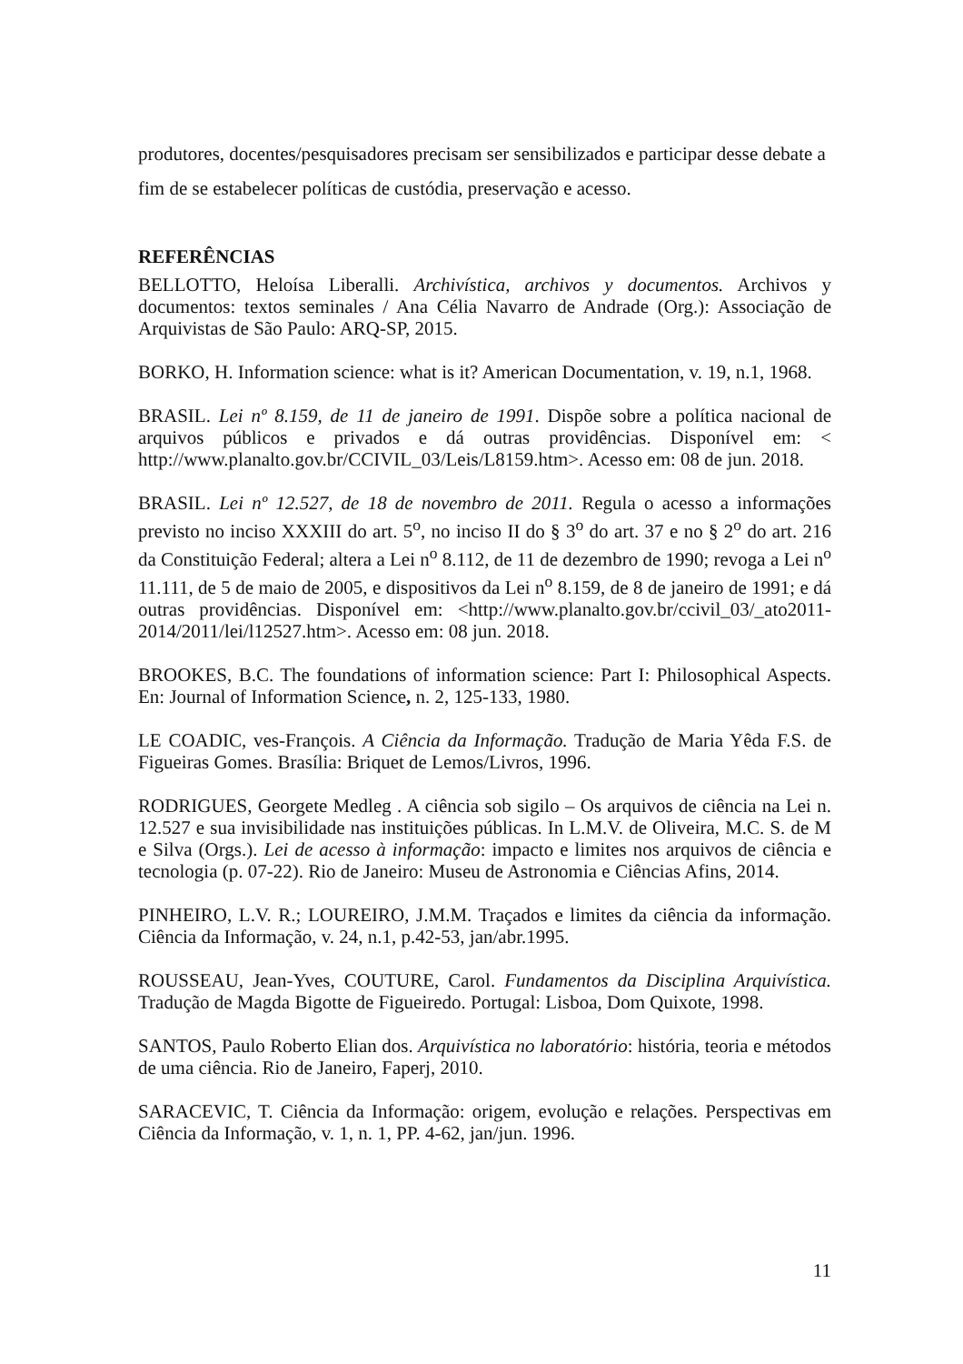produtores, docentes/pesquisadores precisam ser sensibilizados e participar desse debate a fim de se estabelecer políticas de custódia, preservação e acesso.
REFERÊNCIAS
BELLOTTO, Heloísa Liberalli. Archivística, archivos y documentos. Archivos y documentos: textos seminales / Ana Célia Navarro de Andrade (Org.): Associação de Arquivistas de São Paulo: ARQ-SP, 2015.
BORKO, H. Information science: what is it? American Documentation, v. 19, n.1, 1968.
BRASIL. Lei nº 8.159, de 11 de janeiro de 1991. Dispõe sobre a política nacional de arquivos públicos e privados e dá outras providências. Disponível em: < http://www.planalto.gov.br/CCIVIL_03/Leis/L8159.htm>. Acesso em: 08 de jun. 2018.
BRASIL. Lei nº 12.527, de 18 de novembro de 2011. Regula o acesso a informações previsto no inciso XXXIII do art. 5<sup>o</sup>, no inciso II do § 3<sup>o</sup> do art. 37 e no § 2<sup>o</sup> do art. 216 da Constituição Federal; altera a Lei n<sup>o</sup> 8.112, de 11 de dezembro de 1990; revoga a Lei n<sup>o</sup> 11.111, de 5 de maio de 2005, e dispositivos da Lei n<sup>o</sup> 8.159, de 8 de janeiro de 1991; e dá outras providências. Disponível em: <http://www.planalto.gov.br/ccivil_03/_ato2011-2014/2011/lei/l12527.htm>. Acesso em: 08 jun. 2018.
BROOKES, B.C. The foundations of information science: Part I: Philosophical Aspects. En: Journal of Information Science, n. 2, 125-133, 1980.
LE COADIC, ves-François. A Ciência da Informação. Tradução de Maria Yêda F.S. de Figueiras Gomes. Brasília: Briquet de Lemos/Livros, 1996.
RODRIGUES, Georgete Medleg . A ciência sob sigilo – Os arquivos de ciência na Lei n. 12.527 e sua invisibilidade nas instituições públicas. In L.M.V. de Oliveira, M.C. S. de M e Silva (Orgs.). Lei de acesso à informação: impacto e limites nos arquivos de ciência e tecnologia (p. 07-22). Rio de Janeiro: Museu de Astronomia e Ciências Afins, 2014.
PINHEIRO, L.V. R.; LOUREIRO, J.M.M. Traçados e limites da ciência da informação. Ciência da Informação, v. 24, n.1, p.42-53, jan/abr.1995.
ROUSSEAU, Jean-Yves, COUTURE, Carol. Fundamentos da Disciplina Arquivística. Tradução de Magda Bigotte de Figueiredo. Portugal: Lisboa, Dom Quixote, 1998.
SANTOS, Paulo Roberto Elian dos. Arquivística no laboratório: história, teoria e métodos de uma ciência. Rio de Janeiro, Faperj, 2010.
SARACEVIC, T. Ciência da Informação: origem, evolução e relações. Perspectivas em Ciência da Informação, v. 1, n. 1, PP. 4-62, jan/jun. 1996.
11